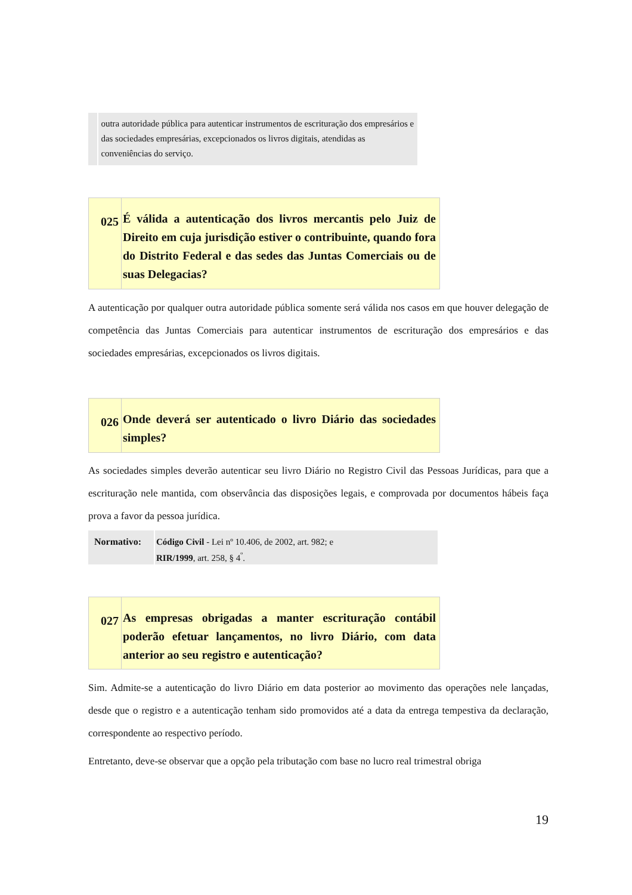outra autoridade pública para autenticar instrumentos de escrituração dos empresários e das sociedades empresárias, excepcionados os livros digitais, atendidas as conveniências do serviço.
025
É válida a autenticação dos livros mercantis pelo Juiz de Direito em cuja jurisdição estiver o contribuinte, quando fora do Distrito Federal e das sedes das Juntas Comerciais ou de suas Delegacias?
A autenticação por qualquer outra autoridade pública somente será válida nos casos em que houver delegação de competência das Juntas Comerciais para autenticar instrumentos de escrituração dos empresários e das sociedades empresárias, excepcionados os livros digitais.
026
Onde deverá ser autenticado o livro Diário das sociedades simples?
As sociedades simples deverão autenticar seu livro Diário no Registro Civil das Pessoas Jurídicas, para que a escrituração nele mantida, com observância das disposições legais, e comprovada por documentos hábeis faça prova a favor da pessoa jurídica.
Normativo:
Código Civil - Lei nº 10.406, de 2002, art. 982; e
RIR/1999, art. 258, § 4<sup>º</sup>.
027
As empresas obrigadas a manter escrituração contábil poderão efetuar lançamentos, no livro Diário, com data anterior ao seu registro e autenticação?
Sim. Admite-se a autenticação do livro Diário em data posterior ao movimento das operações nele lançadas, desde que o registro e a autenticação tenham sido promovidos até a data da entrega tempestiva da declaração, correspondente ao respectivo período.
Entretanto, deve-se observar que a opção pela tributação com base no lucro real trimestral obriga
19